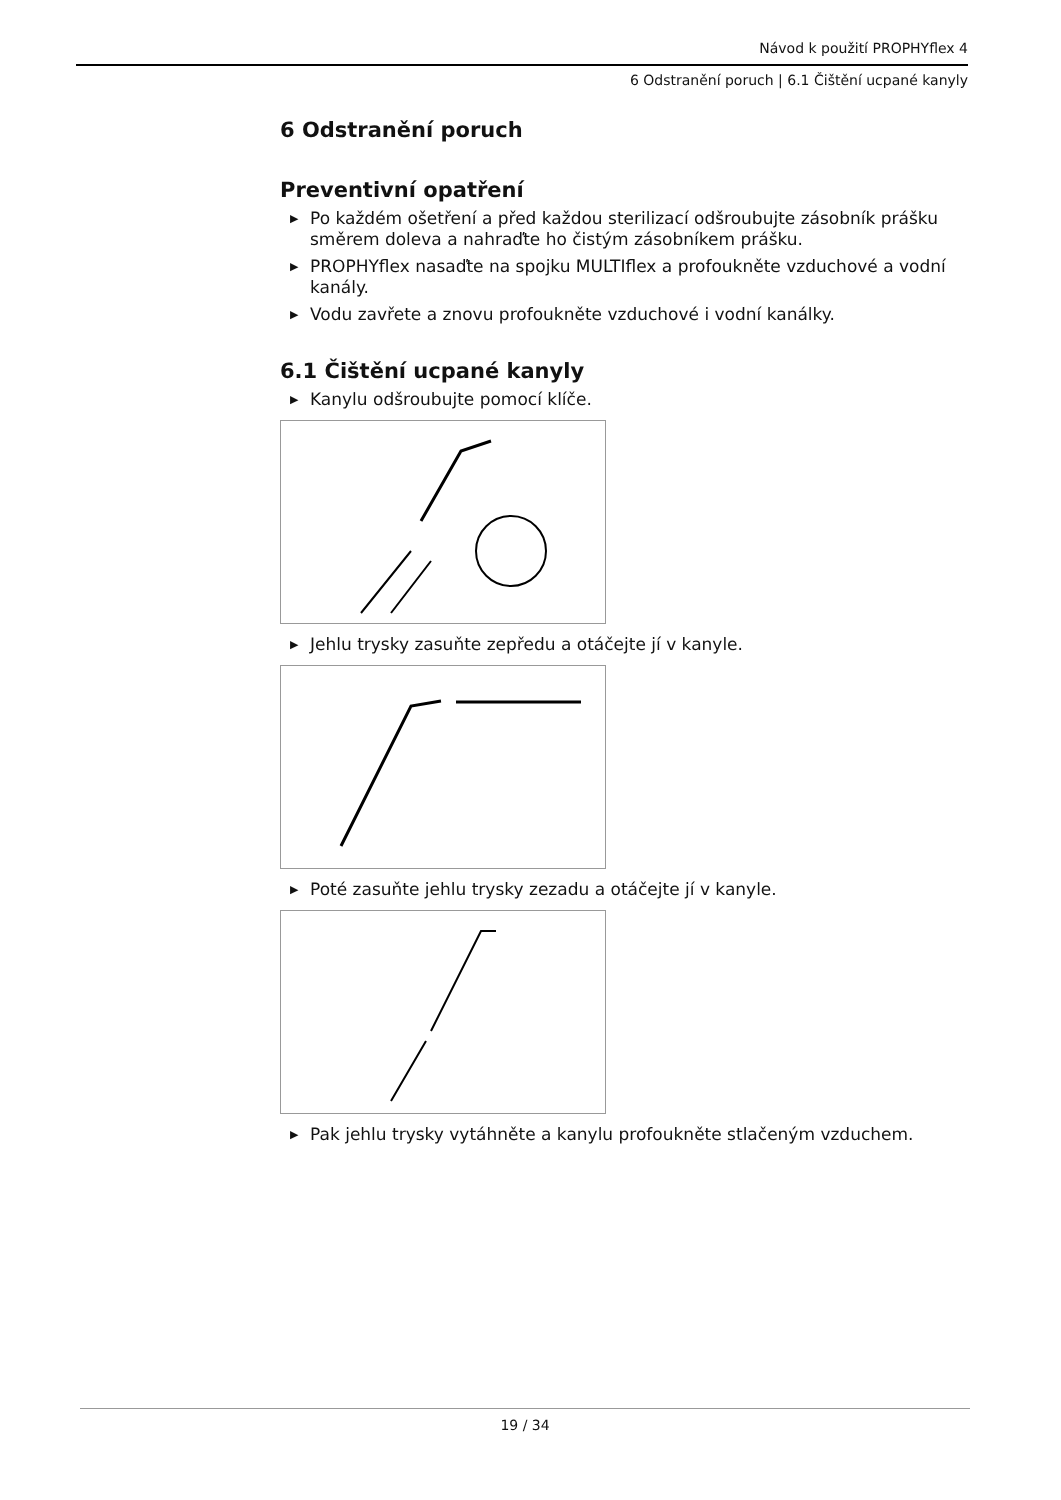Návod k použití PROPHYflex 4
6 Odstranění poruch | 6.1 Čištění ucpané kanyly
6 Odstranění poruch
Preventivní opatření
▶ Po každém ošetření a před každou sterilizací odšroubujte zásobník prášku směrem doleva a nahraďte ho čistým zásobníkem prášku.
▶ PROPHYflex nasaďte na spojku MULTIflex a profoukněte vzduchové a vodní kanály.
▶ Vodu zavřete a znovu profoukněte vzduchové i vodní kanálky.
6.1 Čištění ucpané kanyly
▶ Kanylu odšroubujte pomocí klíče.
▶ Jehlu trysky zasuňte zepředu a otáčejte jí v kanyle.
▶ Poté zasuňte jehlu trysky zezadu a otáčejte jí v kanyle.
▶ Pak jehlu trysky vytáhněte a kanylu profoukněte stlačeným vzduchem.
19 / 34